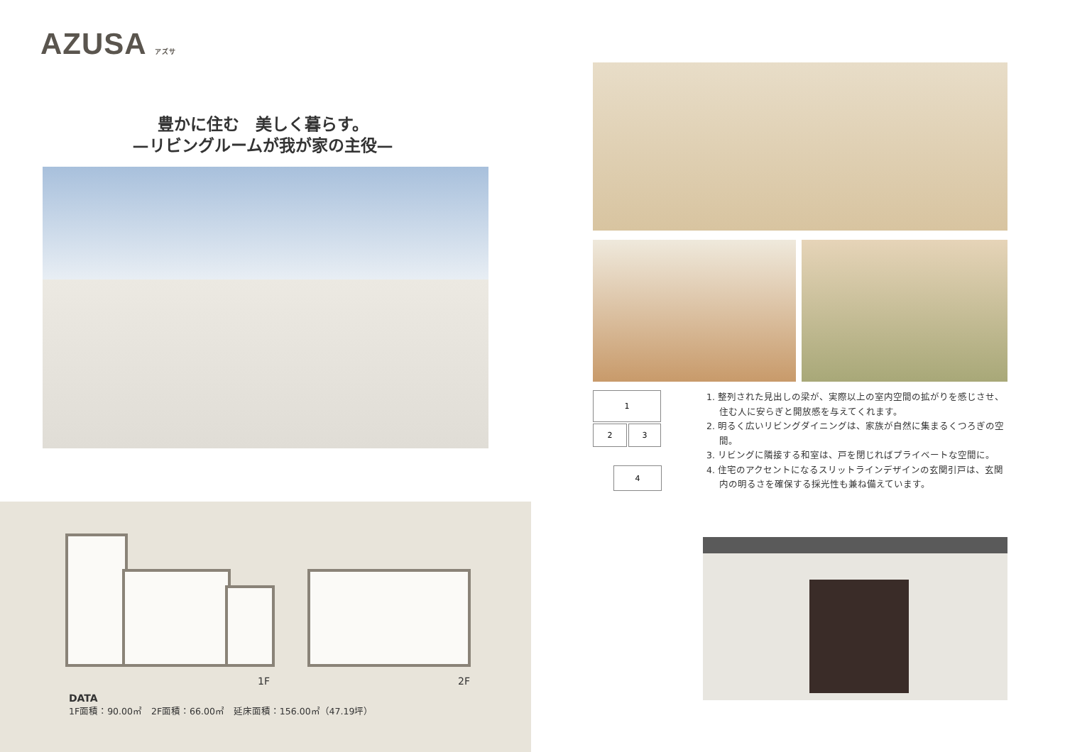AZUSA アズサ
豊かに住む　美しく暮らす。
—リビングルームが我が家の主役—
1
2 3
4
1. 整列された見出しの梁が、実際以上の室内空間の拡がりを感じさせ、住む人に安らぎと開放感を与えてくれます。
2. 明るく広いリビングダイニングは、家族が自然に集まるくつろぎの空間。
3. リビングに隣接する和室は、戸を閉じればプライベートな空間に。
4. 住宅のアクセントになるスリットラインデザインの玄関引戸は、玄関内の明るさを確保する採光性も兼ね備えています。
1F 2F
DATA
1F面積：90.00㎡　2F面積：66.00㎡　延床面積：156.00㎡（47.19坪）